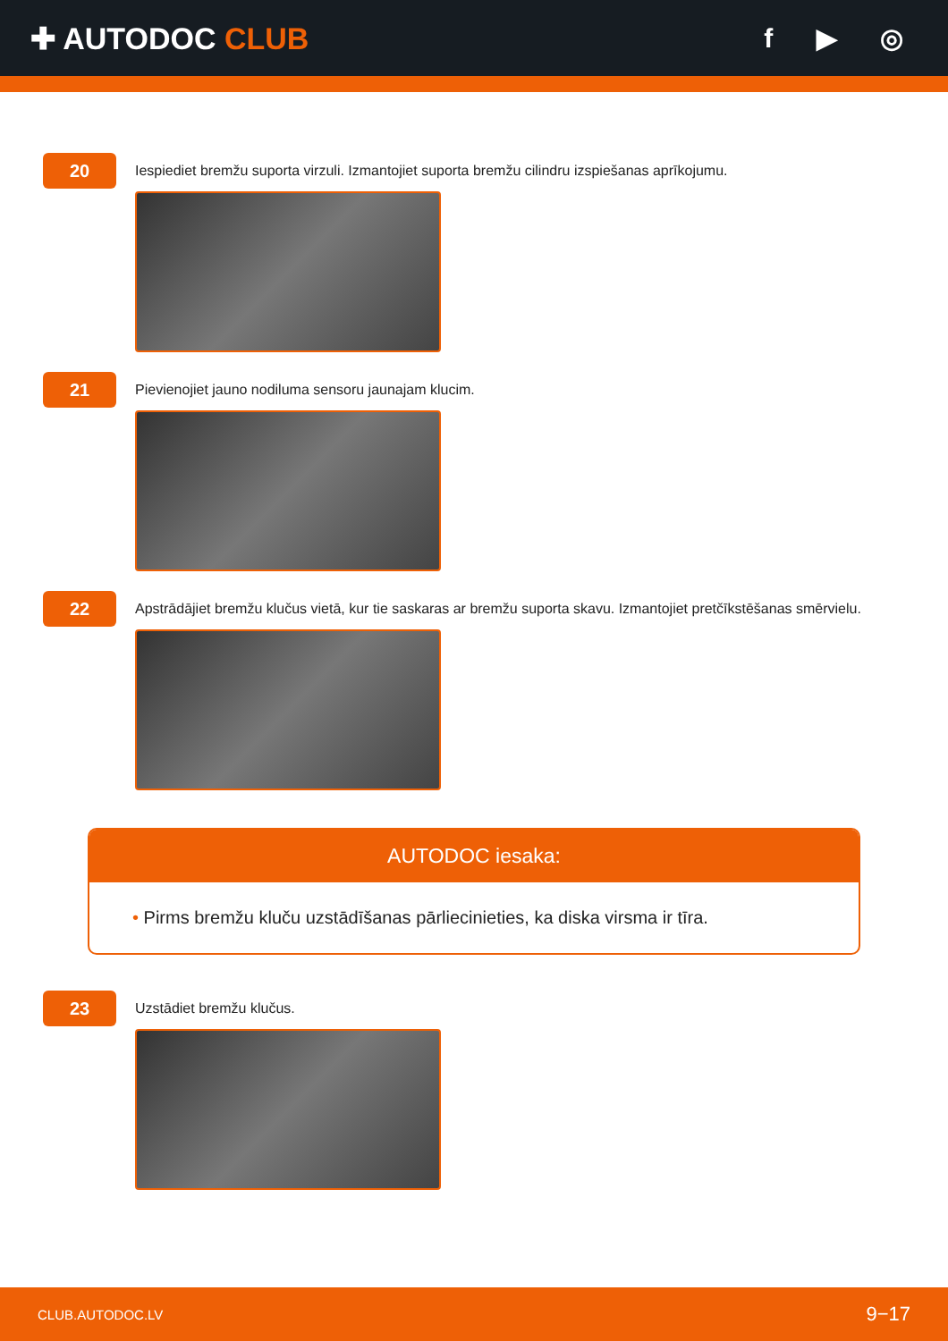✚ AUTODOC CLUB f ▶ ◎
20
Iespiediet bremžu suporta virzuli. Izmantojiet suporta bremžu cilindru izspiešanas aprīkojumu.
21
Pievienojiet jauno nodiluma sensoru jaunajam klucim.
22
Apstrādājiet bremžu klučus vietā, kur tie saskaras ar bremžu suporta skavu. Izmantojiet pretčīkstēšanas smērvielu.
AUTODOC iesaka:
• Pirms bremžu kluču uzstādīšanas pārliecinieties, ka diska virsma ir tīra.
23
Uzstādiet bremžu klučus.
CLUB.AUTODOC.LV 9−17